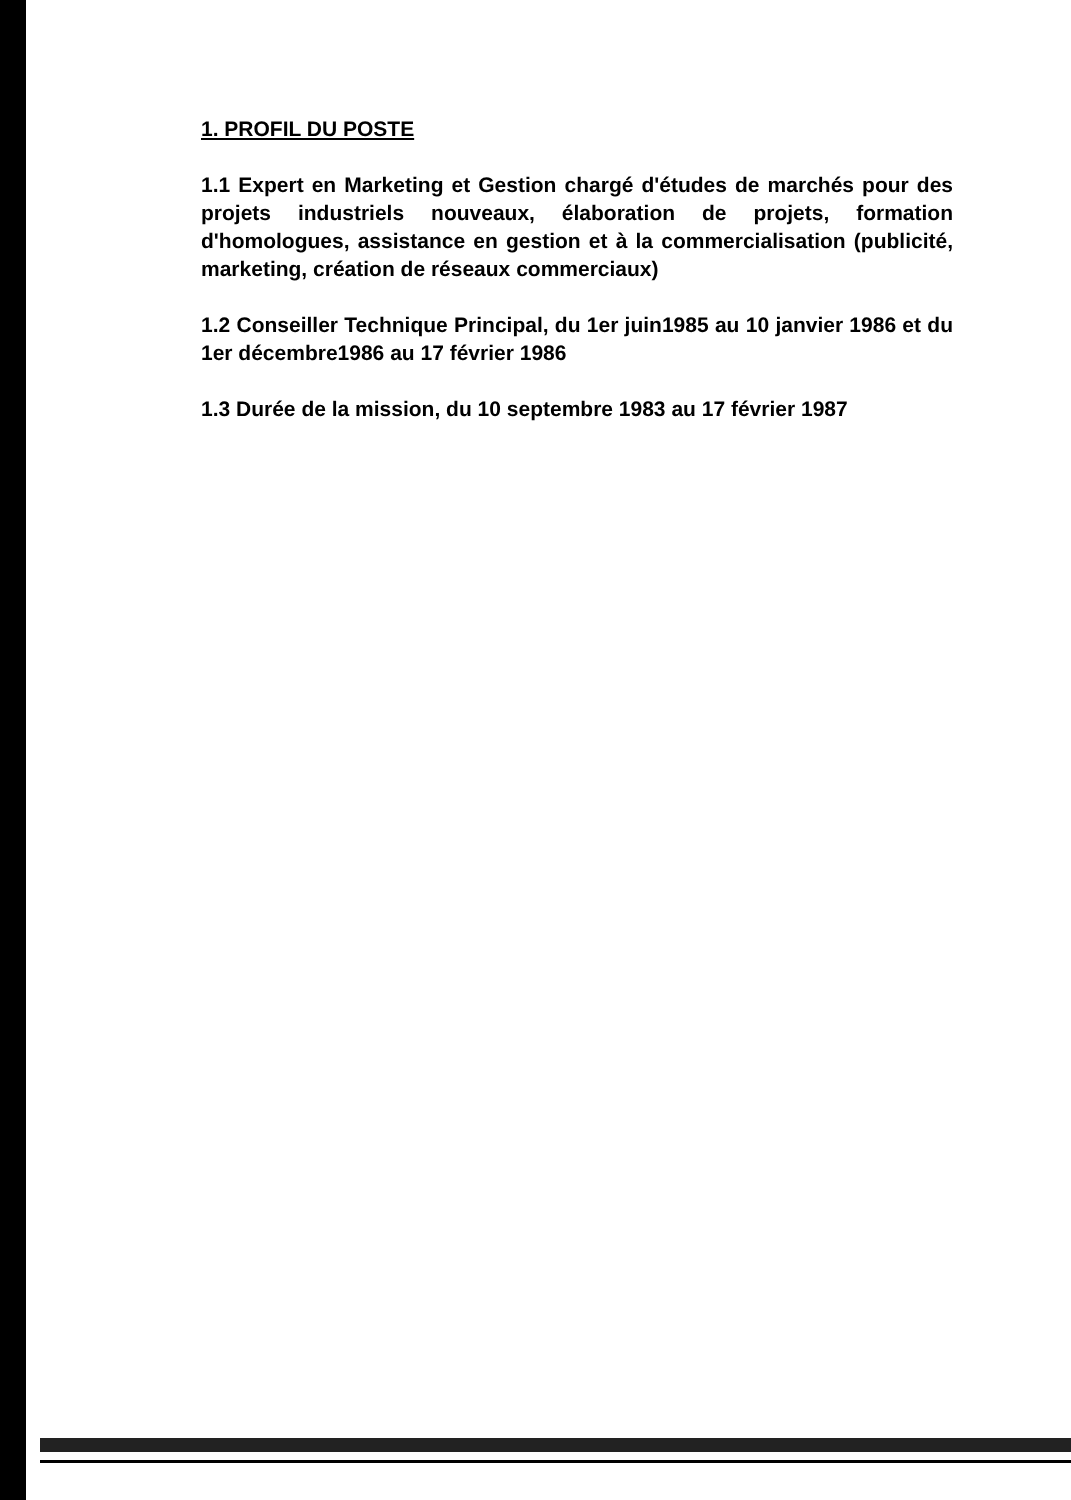1. PROFIL DU POSTE
1.1 Expert en Marketing et Gestion chargé d'études de marchés pour des projets industriels nouveaux, élaboration de projets, formation d'homologues, assistance en gestion et à la commercialisation (publicité, marketing, création de réseaux commerciaux)
1.2 Conseiller Technique Principal, du 1er juin1985 au 10 janvier 1986 et du 1er décembre1986 au 17 février 1986
1.3 Durée de la mission, du 10 septembre 1983 au 17 février 1987